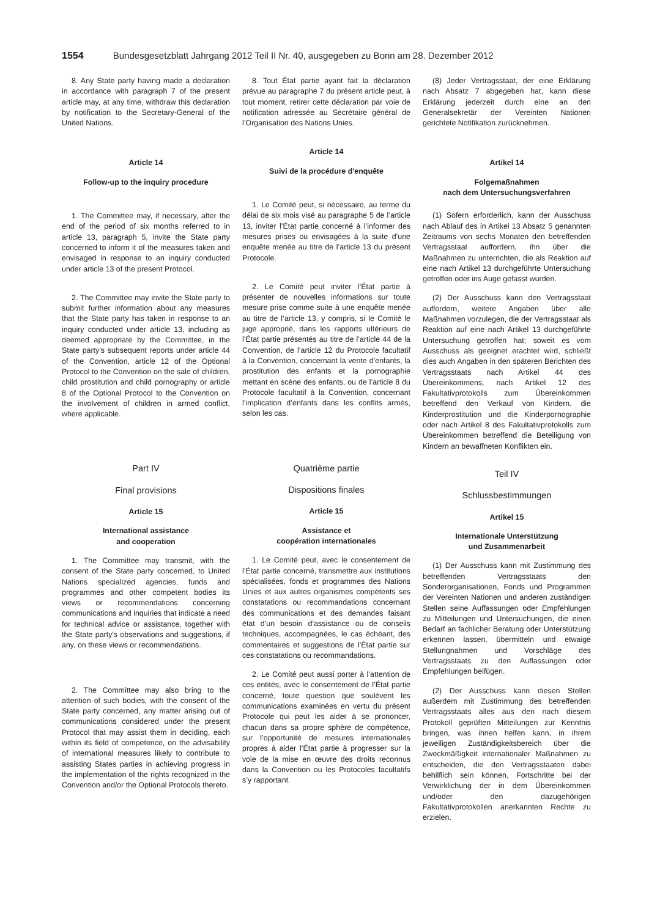1554 Bundesgesetzblatt Jahrgang 2012 Teil II Nr. 40, ausgegeben zu Bonn am 28. Dezember 2012
8. Any State party having made a declaration in accordance with paragraph 7 of the present article may, at any time, withdraw this declaration by notification to the Secretary-General of the United Nations.
Article 14
Follow-up to the inquiry procedure
1. The Committee may, if necessary, after the end of the period of six months referred to in article 13, paragraph 5, invite the State party concerned to inform it of the measures taken and envisaged in response to an inquiry conducted under article 13 of the present Protocol.
2. The Committee may invite the State party to submit further information about any measures that the State party has taken in response to an inquiry conducted under article 13, including as deemed appropriate by the Committee, in the State party’s subsequent reports under article 44 of the Convention, article 12 of the Optional Protocol to the Convention on the sale of children, child prostitution and child pornography or article 8 of the Optional Protocol to the Convention on the involvement of children in armed conflict, where applicable.
Part IV
Final provisions
Article 15
International assistance
and cooperation
1. The Committee may transmit, with the consent of the State party concerned, to United Nations specialized agencies, funds and programmes and other competent bodies its views or recommendations concerning communications and inquiries that indicate a need for technical advice or assistance, together with the State party’s observations and suggestions, if any, on these views or recommendations.
2. The Committee may also bring to the attention of such bodies, with the consent of the State party concerned, any matter arising out of communications considered under the present Protocol that may assist them in deciding, each within its field of competence, on the advisability of international measures likely to contribute to assisting States parties in achieving progress in the implementation of the rights recognized in the Convention and/or the Optional Protocols thereto.
8. Tout État partie ayant fait la déclaration prévue au paragraphe 7 du présent article peut, à tout moment, retirer cette déclaration par voie de notification adressée au Secrétaire général de l’Organisation des Nations Unies.
Article 14
Suivi de la procédure d'enquête
1. Le Comité peut, si nécessaire, au terme du délai de six mois visé au paragraphe 5 de l’article 13, inviter l’État partie concerné à l’informer des mesures prises ou envisagées à la suite d’une enquête menée au titre de l’article 13 du présent Protocole.
2. Le Comité peut inviter l’État partie à présenter de nouvelles informations sur toute mesure prise comme suite à une enquête menée au titre de l’article 13, y compris, si le Comité le juge approprié, dans les rapports ultérieurs de l’État partie présentés au titre de l’article 44 de la Convention, de l’article 12 du Protocole facultatif à la Convention, concernant la vente d’enfants, la prostitution des enfants et la pornographie mettant en scène des enfants, ou de l’article 8 du Protocole facultatif à la Convention, concernant l’implication d’enfants dans les conflits armés, selon les cas.
Quatrième partie
Dispositions finales
Article 15
Assistance et
coopération internationales
1. Le Comité peut, avec le consentement de l’État partie concerné, transmettre aux institutions spécialisées, fonds et programmes des Nations Unies et aux autres organismes compétents ses constatations ou recommandations concernant des communications et des demandes faisant état d’un besoin d’assistance ou de conseils techniques, accompagnées, le cas échéant, des commentaires et suggestions de l’État partie sur ces constatations ou recommandations.
2. Le Comité peut aussi porter à l’attention de ces entités, avec le consentement de l’État partie concerné, toute question que soulèvent les communications examinées en vertu du présent Protocole qui peut les aider à se prononcer, chacun dans sa propre sphère de compétence, sur l’opportunité de mesures internationales propres à aider l’État partie à progresser sur la voie de la mise en œuvre des droits reconnus dans la Convention ou les Protocoles facultatifs s’y rapportant.
(8) Jeder Vertragsstaat, der eine Erklärung nach Absatz 7 abgegeben hat, kann diese Erklärung jederzeit durch eine an den Generalsekretär der Vereinten Nationen gerichtete Notifikation zurücknehmen.
Artikel 14
Folgemaßnahmen
nach dem Untersuchungsverfahren
(1) Sofern erforderlich, kann der Ausschuss nach Ablauf des in Artikel 13 Absatz 5 genannten Zeitraums von sechs Monaten den betreffenden Vertragsstaat auffordern, ihn über die Maßnahmen zu unterrichten, die als Reaktion auf eine nach Artikel 13 durchgeführte Untersuchung getroffen oder ins Auge gefasst wurden.
(2) Der Ausschuss kann den Vertragsstaat auffordern, weitere Angaben über alle Maßnahmen vorzulegen, die der Vertragsstaat als Reaktion auf eine nach Artikel 13 durchgeführte Untersuchung getroffen hat; soweit es vom Ausschuss als geeignet erachtet wird, schließt dies auch Angaben in den späteren Berichten des Vertragsstaats nach Artikel 44 des Übereinkommens, nach Artikel 12 des Fakultativprotokolls zum Übereinkommen betreffend den Verkauf von Kindern, die Kinderprostitution und die Kinderpornographie oder nach Artikel 8 des Fakultativprotokolls zum Übereinkommen betreffend die Beteiligung von Kindern an bewaffneten Konflikten ein.
Teil IV
Schlussbestimmungen
Artikel 15
Internationale Unterstützung
und Zusammenarbeit
(1) Der Ausschuss kann mit Zustimmung des betreffenden Vertragsstaats den Sonderorganisationen, Fonds und Programmen der Vereinten Nationen und anderen zuständigen Stellen seine Auffassungen oder Empfehlungen zu Mitteilungen und Untersuchungen, die einen Bedarf an fachlicher Beratung oder Unterstützung erkennen lassen, übermitteln und etwaige Stellungnahmen und Vorschläge des Vertragsstaats zu den Auffassungen oder Empfehlungen beifügen.
(2) Der Ausschuss kann diesen Stellen außerdem mit Zustimmung des betreffenden Vertragsstaats alles aus den nach diesem Protokoll geprüften Mitteilungen zur Kenntnis bringen, was ihnen helfen kann, in ihrem jeweiligen Zuständigkeitsbereich über die Zweckmäßigkeit internationaler Maßnahmen zu entscheiden, die den Vertragsstaaten dabei behilflich sein können, Fortschritte bei der Verwirklichung der in dem Übereinkommen und/oder den dazugehörigen Fakultativprotokollen anerkannten Rechte zu erzielen.